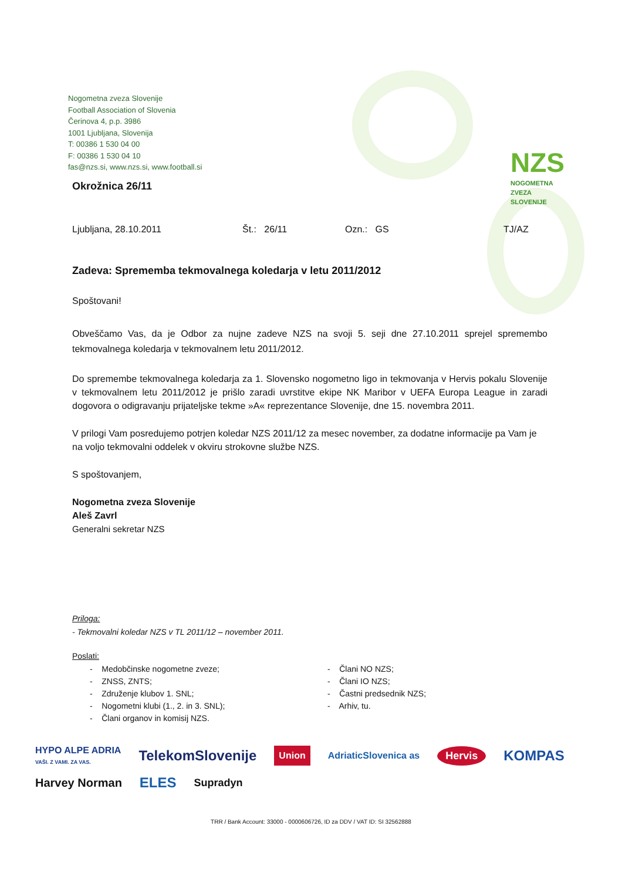Nogometna zveza Slovenije
Football Association of Slovenia
Čerinova 4, p.p. 3986
1001 Ljubljana, Slovenija
T: 00386 1 530 04 00
F: 00386 1 530 04 10
fas@nzs.si, www.nzs.si, www.football.si
NZS
NOGOMETNA
ZVEZA
SLOVENIJE
Okrožnica 26/11
Ljubljana, 28.10.2011 Št.: 26/11 Ozn.: GS TJ/AZ
Zadeva: Sprememba tekmovalnega koledarja v letu 2011/2012
Spoštovani!
Obveščamo Vas, da je Odbor za nujne zadeve NZS na svoji 5. seji dne 27.10.2011 sprejel spremembo tekmovalnega koledarja v tekmovalnem letu 2011/2012.
Do spremembe tekmovalnega koledarja za 1. Slovensko nogometno ligo in tekmovanja v Hervis pokalu Slovenije v tekmovalnem letu 2011/2012 je prišlo zaradi uvrstitve ekipe NK Maribor v UEFA Europa League in zaradi dogovora o odigravanju prijateljske tekme »A« reprezentance Slovenije, dne 15. novembra 2011.
V prilogi Vam posredujemo potrjen koledar NZS 2011/12 za mesec november, za dodatne informacije pa Vam je na voljo tekmovalni oddelek v okviru strokovne službe NZS.
S spoštovanjem,
Nogometna zveza Slovenije
Aleš Zavrl
Generalni sekretar NZS
Priloga:
- Tekmovalni koledar NZS v TL 2011/12 – november 2011.
Poslati:
- Medobčinske nogometne zveze;
- ZNSS, ZNTS;
- Združenje klubov 1. SNL;
- Nogometni klubi (1., 2. in 3. SNL);
- Člani organov in komisij NZS.
- Člani NO NZS;
- Člani IO NZS;
- Častni predsednik NZS;
- Arhiv, tu.
HYPO ALPE ADRIA
VAŠI. Z VAMI. ZA VAS. TelekomSlovenije Union AdriaticSlovenica as Hervis KOMPAS Harvey Norman ELES Supradyn
TRR / Bank Account: 33000 - 0000606726, ID za DDV / VAT ID: SI 32562888